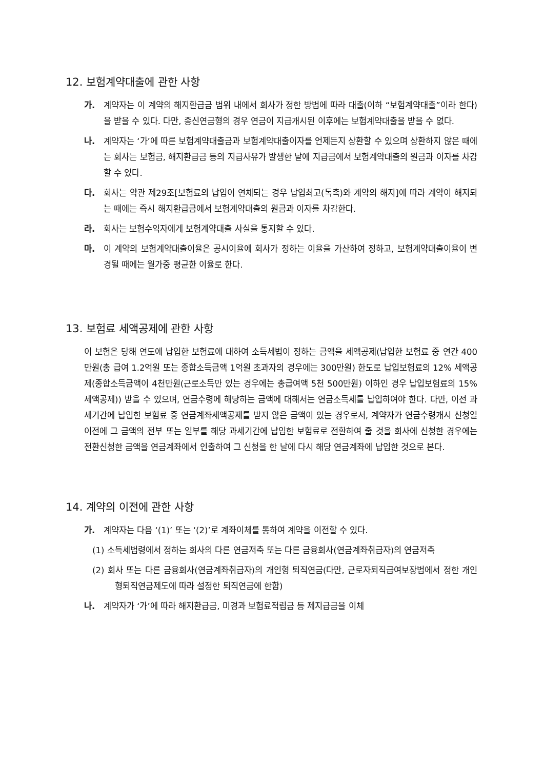12. 보험계약대출에 관한 사항
가. 계약자는 이 계약의 해지환급금 범위 내에서 회사가 정한 방법에 따라 대출(이하 “보험계약대출”이라 한다)을 받을 수 있다. 다만, 종신연금형의 경우 연금이 지급개시된 이후에는 보험계약대출을 받을 수 없다.
나. 계약자는 ‘가’에 따른 보험계약대출금과 보험계약대출이자를 언제든지 상환할 수 있으며 상환하지 않은 때에는 회사는 보험금, 해지환급금 등의 지급사유가 발생한 날에 지급금에서 보험계약대출의 원금과 이자를 차감할 수 있다.
다. 회사는 약관 제29조[보험료의 납입이 연체되는 경우 납입최고(독촉)와 계약의 해지]에 따라 계약이 해지되는 때에는 즉시 해지환급금에서 보험계약대출의 원금과 이자를 차감한다.
라. 회사는 보험수익자에게 보험계약대출 사실을 통지할 수 있다.
마. 이 계약의 보험계약대출이율은 공시이율에 회사가 정하는 이율을 가산하여 정하고, 보험계약대출이율이 변경될 때에는 월가중 평균한 이율로 한다.
13. 보험료 세액공제에 관한 사항
이 보험은 당해 연도에 납입한 보험료에 대하여 소득세법이 정하는 금액을 세액공제(납입한 보험료 중 연간 400만원(총 급여 1.2억원 또는 종합소득금액 1억원 초과자의 경우에는 300만원) 한도로 납입보험료의 12% 세액공제(종합소득금액이 4천만원(근로소득만 있는 경우에는 총급여액 5천 500만원) 이하인 경우 납입보험료의 15% 세액공제)) 받을 수 있으며, 연금수령에 해당하는 금액에 대해서는 연금소득세를 납입하여야 한다. 다만, 이전 과세기간에 납입한 보험료 중 연금계좌세액공제를 받지 않은 금액이 있는 경우로서, 계약자가 연금수령개시 신청일 이전에 그 금액의 전부 또는 일부를 해당 과세기간에 납입한 보험료로 전환하여 줄 것을 회사에 신청한 경우에는 전환신청한 금액을 연금계좌에서 인출하여 그 신청을 한 날에 다시 해당 연금계좌에 납입한 것으로 본다.
14. 계약의 이전에 관한 사항
가. 계약자는 다음 ‘(1)’ 또는 ‘(2)’로 계좌이체를 통하여 계약을 이전할 수 있다.
(1) 소득세법령에서 정하는 회사의 다른 연금저축 또는 다른 금융회사(연금계좌취급자)의 연금저축
(2) 회사 또는 다른 금융회사(연금계좌취급자)의 개인형 퇴직연금(다만, 근로자퇴직급여보장법에서 정한 개인형퇴직연금제도에 따라 설정한 퇴직연금에 한함)
나. 계약자가 ‘가’에 따라 해지환급금, 미경과 보험료적립금 등 제지급금을 이체